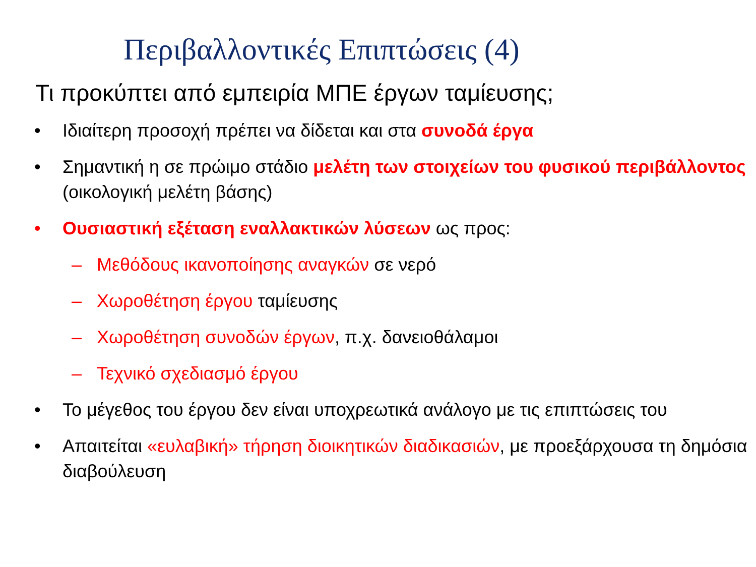Περιβαλλοντικές Επιπτώσεις (4)
Τι προκύπτει από εμπειρία ΜΠΕ έργων ταμίευσης;
• Ιδιαίτερη προσοχή πρέπει να δίδεται και στα συνοδά έργα
• Σημαντική η σε πρώιμο στάδιο μελέτη των στοιχείων του φυσικού περιβάλλοντος (οικολογική μελέτη βάσης)
• Ουσιαστική εξέταση εναλλακτικών λύσεων ως προς:
– Μεθόδους ικανοποίησης αναγκών σε νερό
– Χωροθέτηση έργου ταμίευσης
– Χωροθέτηση συνοδών έργων, π.χ. δανειοθάλαμοι
– Τεχνικό σχεδιασμό έργου
• Το μέγεθος του έργου δεν είναι υποχρεωτικά ανάλογο με τις επιπτώσεις του
• Απαιτείται «ευλαβική» τήρηση διοικητικών διαδικασιών, με προεξάρχουσα τη δημόσια διαβούλευση